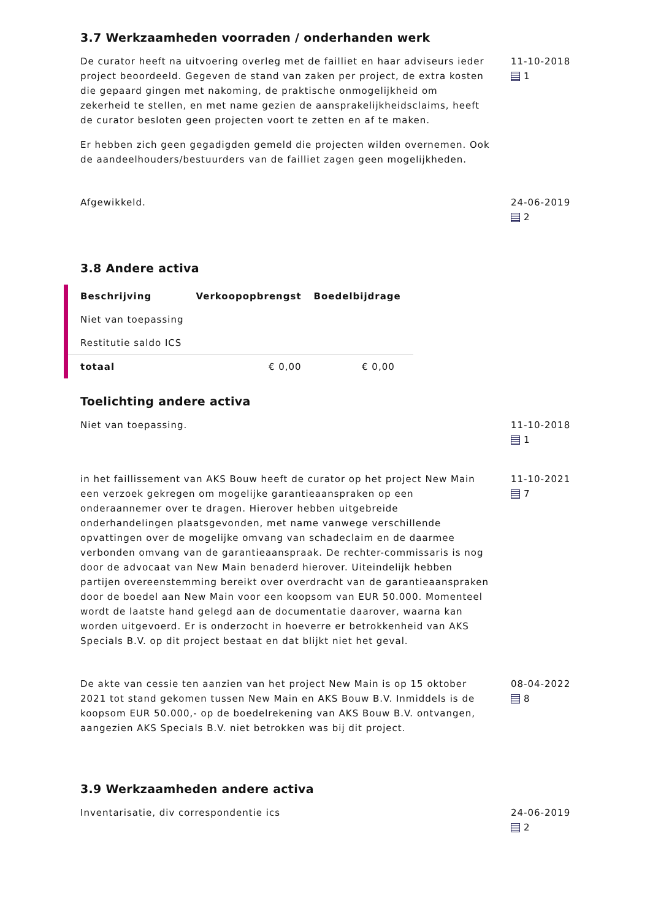3.7 Werkzaamheden voorraden / onderhanden werk
De curator heeft na uitvoering overleg met de failliet en haar adviseurs ieder project beoordeeld. Gegeven de stand van zaken per project, de extra kosten die gepaard gingen met nakoming, de praktische onmogelijkheid om zekerheid te stellen, en met name gezien de aansprakelijkheidsclaims, heeft de curator besloten geen projecten voort te zetten en af te maken.
Er hebben zich geen gegadigden gemeld die projecten wilden overnemen. Ook de aandeelhouders/bestuurders van de failliet zagen geen mogelijkheden.
11-10-2018
1
Afgewikkeld. 24-06-2019
2
3.8 Andere activa
| Beschrijving | Verkoopopbrengst | Boedelbijdrage |
| --- | --- | --- |
| Niet van toepassing | | |
| Restitutie saldo ICS | | |
| totaal | € 0,00 | € 0,00 |
Toelichting andere activa
Niet van toepassing. 11-10-2018
1
in het faillissement van AKS Bouw heeft de curator op het project New Main een verzoek gekregen om mogelijke garantieaanspraken op een onderaannemer over te dragen. Hierover hebben uitgebreide onderhandelingen plaatsgevonden, met name vanwege verschillende opvattingen over de mogelijke omvang van schadeclaim en de daarmee verbonden omvang van de garantieaanspraak. De rechter-commissaris is nog door de advocaat van New Main benaderd hierover. Uiteindelijk hebben partijen overeenstemming bereikt over overdracht van de garantieaanspraken door de boedel aan New Main voor een koopsom van EUR 50.000. Momenteel wordt de laatste hand gelegd aan de documentatie daarover, waarna kan worden uitgevoerd. Er is onderzocht in hoeverre er betrokkenheid van AKS Specials B.V. op dit project bestaat en dat blijkt niet het geval.
11-10-2021
7
De akte van cessie ten aanzien van het project New Main is op 15 oktober 2021 tot stand gekomen tussen New Main en AKS Bouw B.V. Inmiddels is de koopsom EUR 50.000,- op de boedelrekening van AKS Bouw B.V. ontvangen, aangezien AKS Specials B.V. niet betrokken was bij dit project.
08-04-2022
8
3.9 Werkzaamheden andere activa
Inventarisatie, div correspondentie ics 24-06-2019
2